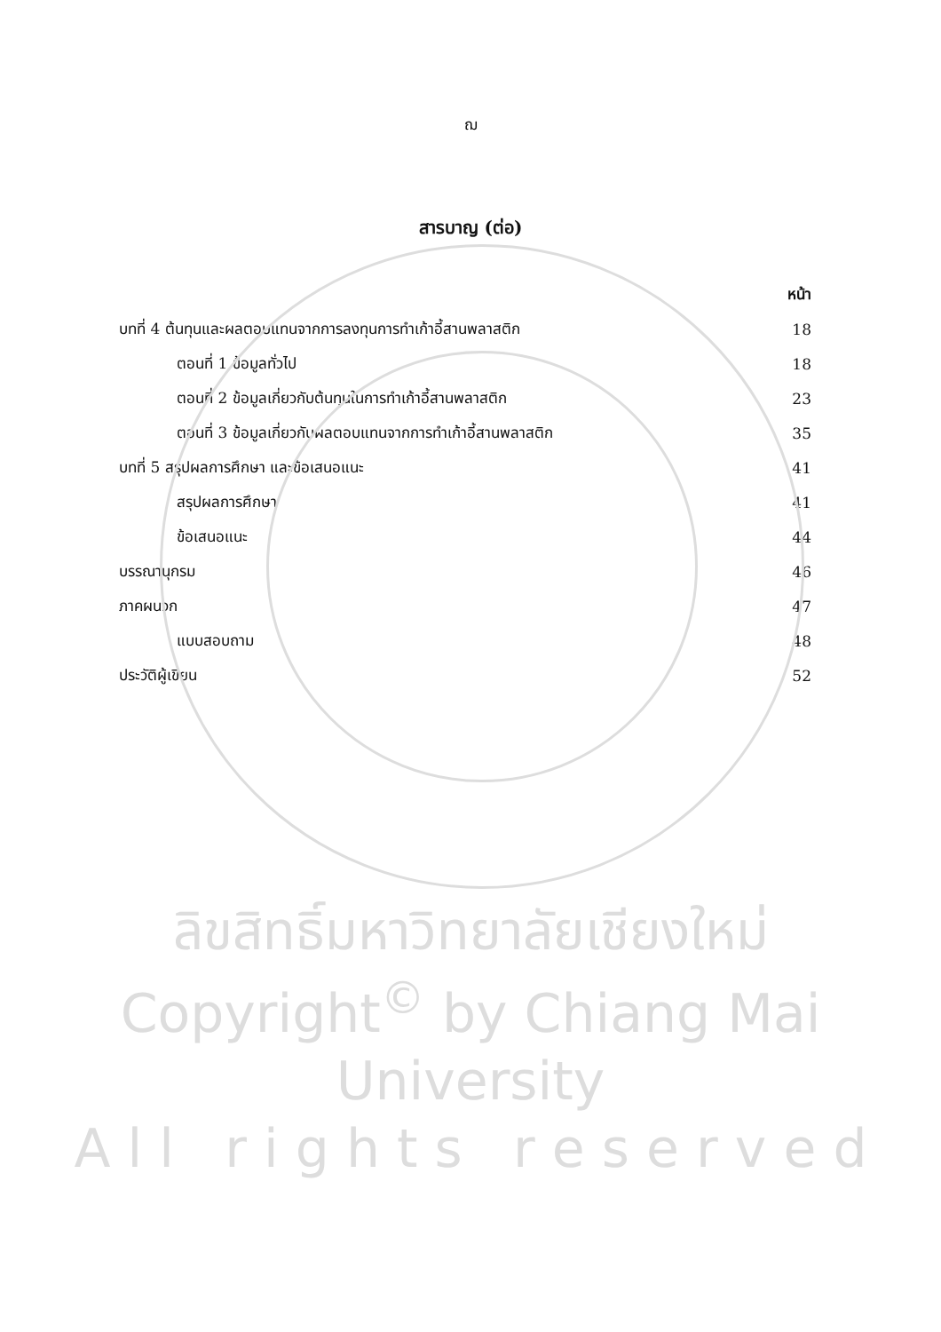ฌ
สารบาญ (ต่อ)
หน้า
บทที่ 4 ต้นทุนและผลตอบแทนจากการลงทุนการทำเก้าอี้สานพลาสติก 18
ตอนที่ 1 ข้อมูลทั่วไป 18
ตอนที่ 2 ข้อมูลเกี่ยวกับต้นทุนในการทำเก้าอี้สานพลาสติก 23
ตอนที่ 3 ข้อมูลเกี่ยวกับผลตอบแทนจากการทำเก้าอี้สานพลาสติก 35
บทที่ 5 สรุปผลการศึกษา และข้อเสนอแนะ 41
สรุปผลการศึกษา 41
ข้อเสนอแนะ 44
บรรณานุกรม 46
ภาคผนวก 47
แบบสอบถาม 48
ประวัติผู้เขียน 52
ลิขสิทธิ์มหาวิทยาลัยเชียงใหม่
Copyright<sup>©</sup> by Chiang Mai University
A l l r i g h t s r e s e r v e d